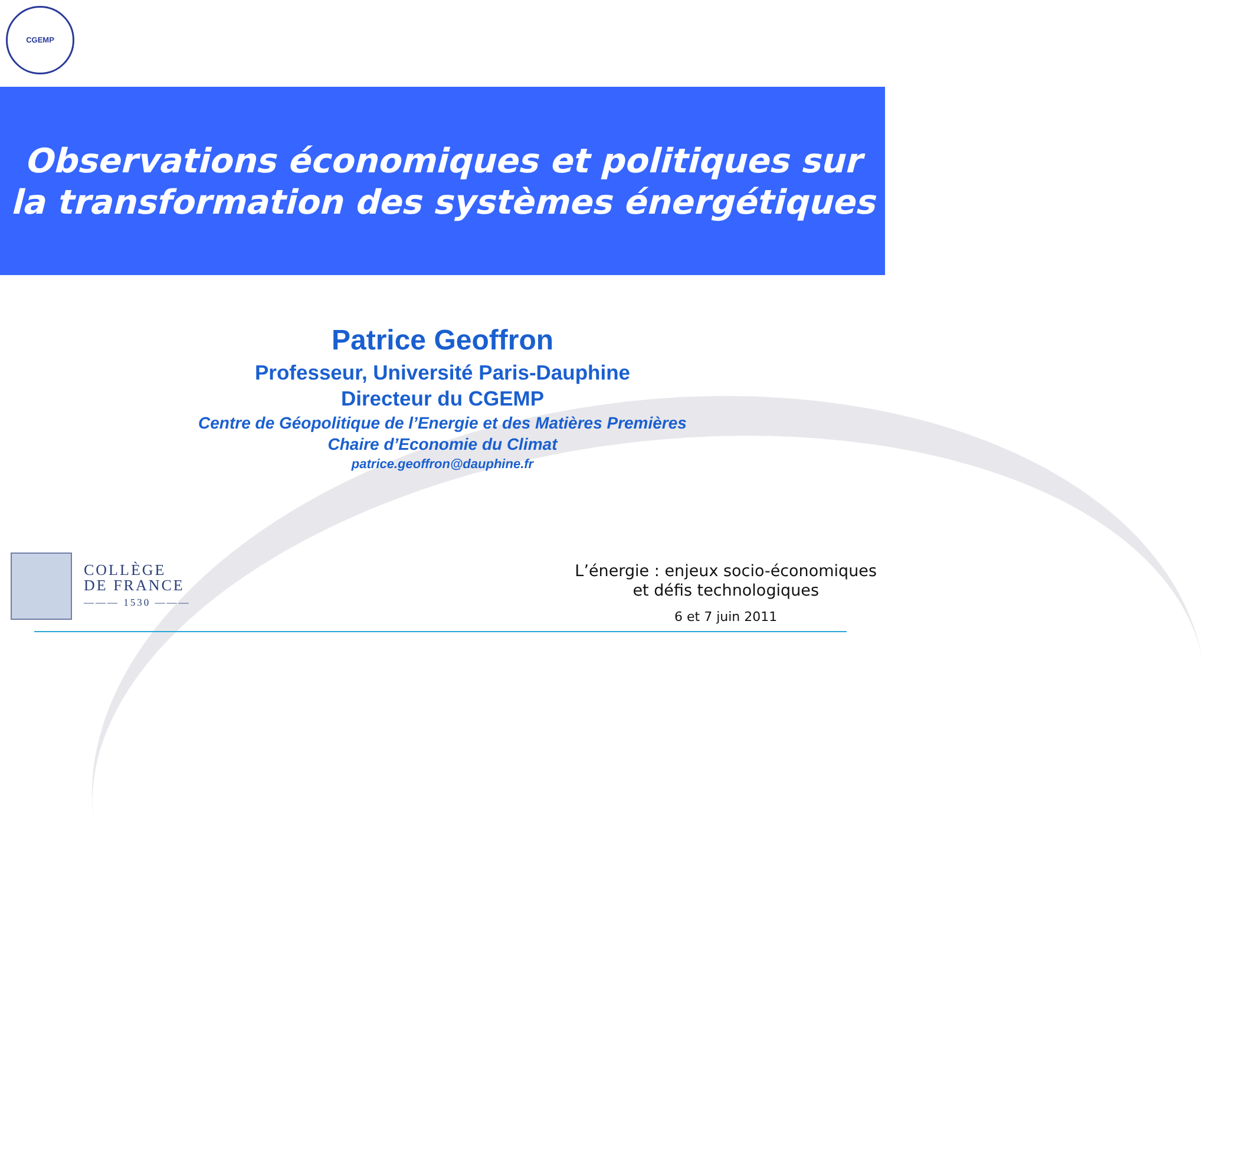CGEMP
Observations économiques et politiques sur
la transformation des systèmes énergétiques
Patrice Geoffron
Professeur, Université Paris-Dauphine
Directeur du CGEMP
Centre de Géopolitique de l’Energie et des Matières Premières
Chaire d’Economie du Climat
patrice.geoffron@dauphine.fr
COLLÈGE
DE FRANCE
——— 1530 ———
L’énergie : enjeux socio-économiques
et défis technologiques
6 et 7 juin 2011